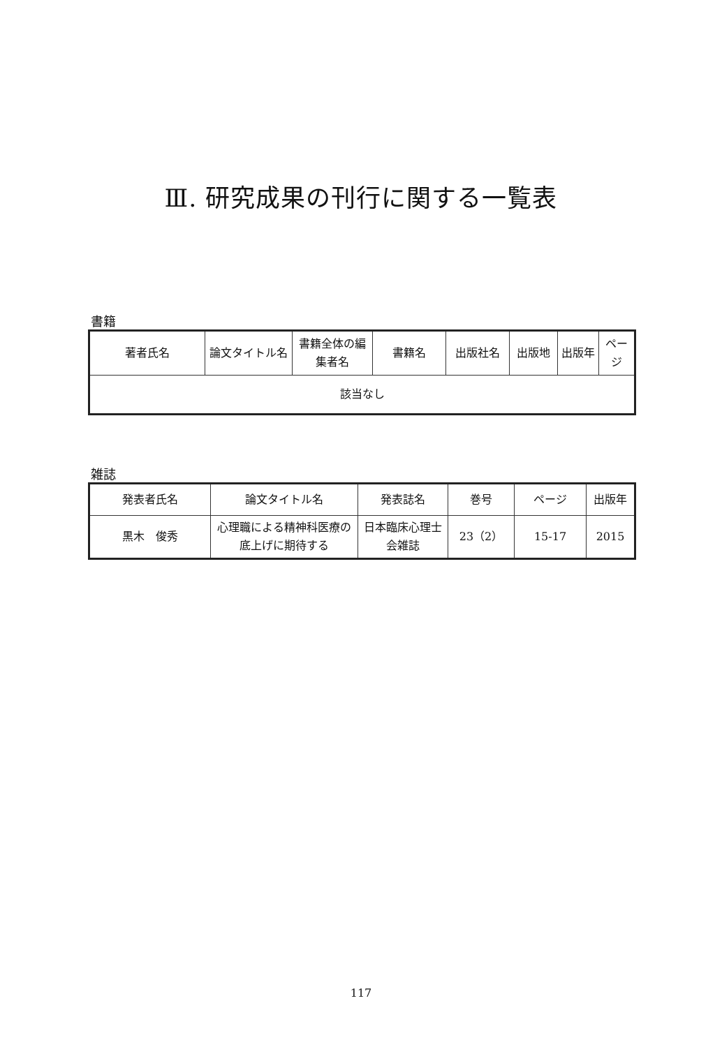Ⅲ. 研究成果の刊行に関する一覧表
書籍
| 著者氏名 | 論文タイトル名 | 書籍全体の編集者名 | 書籍名 | 出版社名 | 出版地 | 出版年 | ページ |
| --- | --- | --- | --- | --- | --- | --- | --- |
| 該当なし | | | | | | | |
雑誌
| 発表者氏名 | 論文タイトル名 | 発表誌名 | 巻号 | ページ | 出版年 |
| --- | --- | --- | --- | --- | --- |
| 黒木 俊秀 | 心理職による精神科医療の底上げに期待する | 日本臨床心理士会雑誌 | 23（2） | 15-17 | 2015 |
117